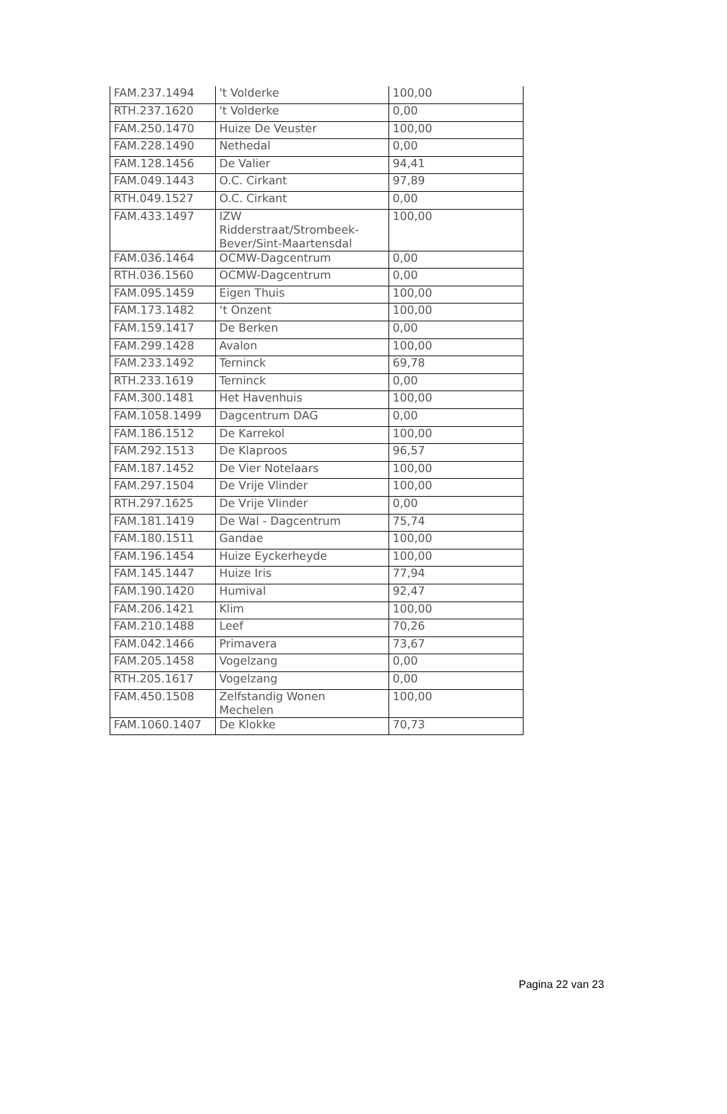| FAM.237.1494 | 't Volderke | 100,00 |
| RTH.237.1620 | 't Volderke | 0,00 |
| FAM.250.1470 | Huize De Veuster | 100,00 |
| FAM.228.1490 | Nethedal | 0,00 |
| FAM.128.1456 | De Valier | 94,41 |
| FAM.049.1443 | O.C. Cirkant | 97,89 |
| RTH.049.1527 | O.C. Cirkant | 0,00 |
| FAM.433.1497 | IZW Ridderstraat/Strombeek- Bever/Sint-Maartensdal | 100,00 |
| FAM.036.1464 | OCMW-Dagcentrum | 0,00 |
| RTH.036.1560 | OCMW-Dagcentrum | 0,00 |
| FAM.095.1459 | Eigen Thuis | 100,00 |
| FAM.173.1482 | ‘t Onzent | 100,00 |
| FAM.159.1417 | De Berken | 0,00 |
| FAM.299.1428 | Avalon | 100,00 |
| FAM.233.1492 | Terninck | 69,78 |
| RTH.233.1619 | Terninck | 0,00 |
| FAM.300.1481 | Het Havenhuis | 100,00 |
| FAM.1058.1499 | Dagcentrum DAG | 0,00 |
| FAM.186.1512 | De Karrekol | 100,00 |
| FAM.292.1513 | De Klaproos | 96,57 |
| FAM.187.1452 | De Vier Notelaars | 100,00 |
| FAM.297.1504 | De Vrije Vlinder | 100,00 |
| RTH.297.1625 | De Vrije Vlinder | 0,00 |
| FAM.181.1419 | De Wal - Dagcentrum | 75,74 |
| FAM.180.1511 | Gandae | 100,00 |
| FAM.196.1454 | Huize Eyckerheyde | 100,00 |
| FAM.145.1447 | Huize Iris | 77,94 |
| FAM.190.1420 | Humival | 92,47 |
| FAM.206.1421 | Klim | 100,00 |
| FAM.210.1488 | Leef | 70,26 |
| FAM.042.1466 | Primavera | 73,67 |
| FAM.205.1458 | Vogelzang | 0,00 |
| RTH.205.1617 | Vogelzang | 0,00 |
| FAM.450.1508 | Zelfstandig Wonen Mechelen | 100,00 |
| FAM.1060.1407 | De Klokke | 70,73 |
Pagina 22 van 23